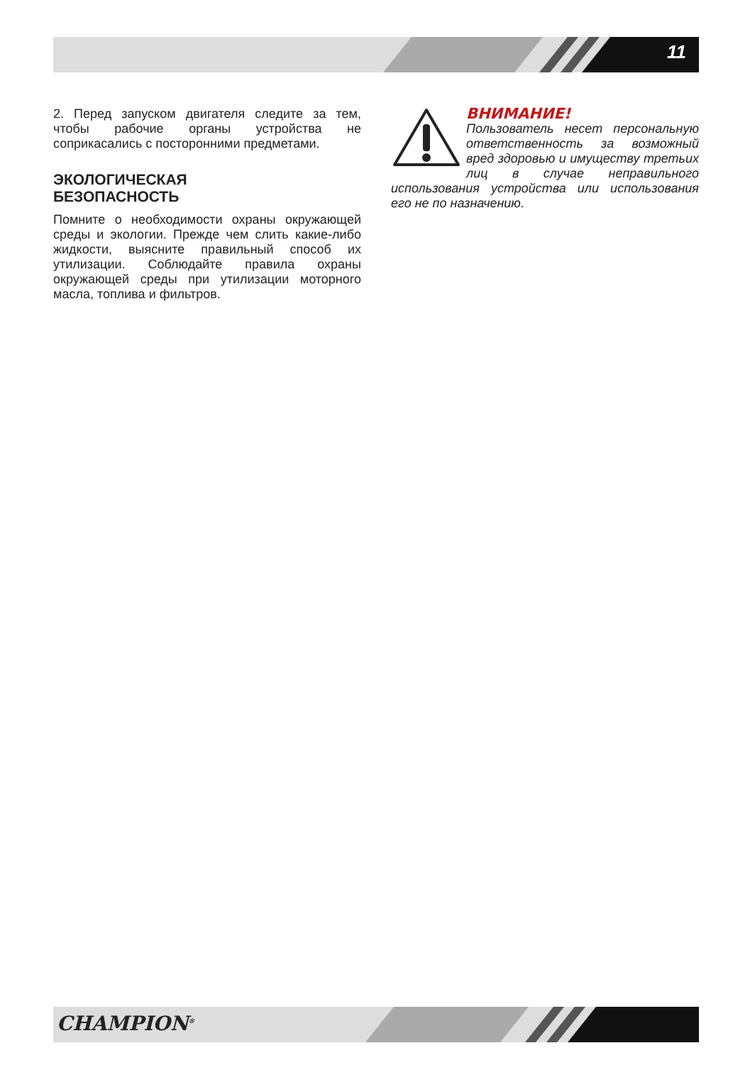11
2. Перед запуском двигателя следите за тем, чтобы рабочие органы устройства не соприкасались с посторонними предметами.
ЭКОЛОГИЧЕСКАЯ
БЕЗОПАСНОСТЬ
Помните о необходимости охраны окружающей среды и экологии. Прежде чем слить какие-либо жидкости, выясните правильный способ их утилизации. Соблюдайте правила охраны окружающей среды при утилизации моторного масла, топлива и фильтров.
ВНИМАНИЕ!
Пользователь несет персональную ответственность за возможный вред здоровью и имуществу третьих лиц в случае неправильного использования устройства или использования его не по назначению.
CHAMPION<sup>®</sup>